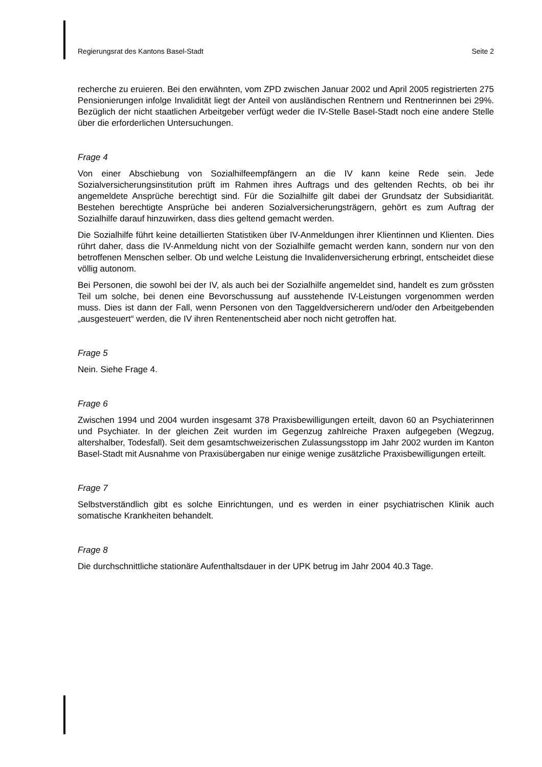Regierungsrat des Kantons Basel-Stadt Seite 2
recherche zu eruieren. Bei den erwähnten, vom ZPD zwischen Januar 2002 und April 2005 registrierten 275 Pensionierungen infolge Invalidität liegt der Anteil von ausländischen Rentnern und Rentnerinnen bei 29%. Bezüglich der nicht staatlichen Arbeitgeber verfügt weder die IV-Stelle Basel-Stadt noch eine andere Stelle über die erforderlichen Untersuchungen.
Frage 4
Von einer Abschiebung von Sozialhilfeempfängern an die IV kann keine Rede sein. Jede Sozialversicherungsinstitution prüft im Rahmen ihres Auftrags und des geltenden Rechts, ob bei ihr angemeldete Ansprüche berechtigt sind. Für die Sozialhilfe gilt dabei der Grundsatz der Subsidiarität. Bestehen berechtigte Ansprüche bei anderen Sozialversicherungsträgern, gehört es zum Auftrag der Sozialhilfe darauf hinzuwirken, dass dies geltend gemacht werden.
Die Sozialhilfe führt keine detaillierten Statistiken über IV-Anmeldungen ihrer Klientinnen und Klienten. Dies rührt daher, dass die IV-Anmeldung nicht von der Sozialhilfe gemacht werden kann, sondern nur von den betroffenen Menschen selber. Ob und welche Leistung die Invalidenversicherung erbringt, entscheidet diese völlig autonom.
Bei Personen, die sowohl bei der IV, als auch bei der Sozialhilfe angemeldet sind, handelt es zum grössten Teil um solche, bei denen eine Bevorschussung auf ausstehende IV-Leistungen vorgenommen werden muss. Dies ist dann der Fall, wenn Personen von den Taggeldversicherern und/oder den Arbeitgebenden „ausgesteuert“ werden, die IV ihren Rentenentscheid aber noch nicht getroffen hat.
Frage 5
Nein. Siehe Frage 4.
Frage 6
Zwischen 1994 und 2004 wurden insgesamt 378 Praxisbewilligungen erteilt, davon 60 an Psychiaterinnen und Psychiater. In der gleichen Zeit wurden im Gegenzug zahlreiche Praxen aufgegeben (Wegzug, altershalber, Todesfall). Seit dem gesamtschweizerischen Zulassungsstopp im Jahr 2002 wurden im Kanton Basel-Stadt mit Ausnahme von Praxisübergaben nur einige wenige zusätzliche Praxisbewilligungen erteilt.
Frage 7
Selbstverständlich gibt es solche Einrichtungen, und es werden in einer psychiatrischen Klinik auch somatische Krankheiten behandelt.
Frage 8
Die durchschnittliche stationäre Aufenthaltsdauer in der UPK betrug im Jahr 2004 40.3 Tage.